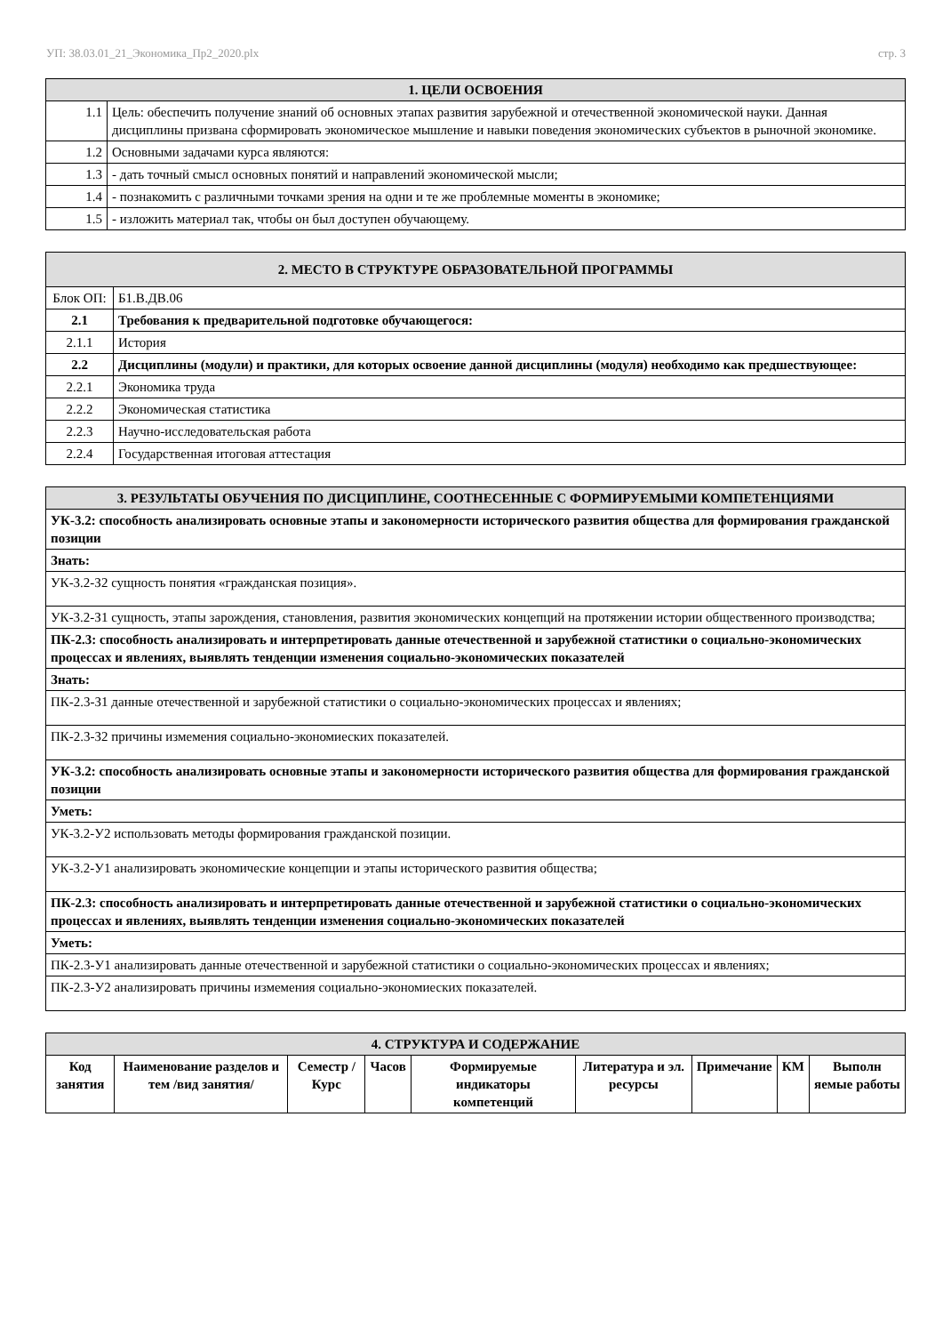УП: 38.03.01_21_Экономика_Пр2_2020.plx стр. 3
| 1. ЦЕЛИ ОСВОЕНИЯ | |
| --- | --- |
| 1.1 | Цель: обеспечить получение знаний об основных этапах развития зарубежной и отечественной экономической науки. Данная дисциплины призвана сформировать экономическое мышление и навыки поведения экономических субъектов в рыночной экономике. |
| 1.2 | Основными задачами курса являются: |
| 1.3 | - дать точный смысл основных понятий и направлений экономической мысли; |
| 1.4 | - познакомить с различными точками зрения на одни и те же проблемные моменты в экономике; |
| 1.5 | - изложить материал так, чтобы он был доступен обучающему. |
| 2. МЕСТО В СТРУКТУРЕ ОБРАЗОВАТЕЛЬНОЙ ПРОГРАММЫ | | |
| --- | --- | --- |
| Блок ОП: | | Б1.В.ДВ.06 |
| 2.1 | Требования к предварительной подготовке обучающегося: | |
| 2.1.1 | История | |
| 2.2 | Дисциплины (модули) и практики, для которых освоение данной дисциплины (модуля) необходимо как предшествующее: | |
| 2.2.1 | Экономика труда | |
| 2.2.2 | Экономическая статистика | |
| 2.2.3 | Научно-исследовательская работа | |
| 2.2.4 | Государственная итоговая аттестация | |
| 3. РЕЗУЛЬТАТЫ ОБУЧЕНИЯ ПО ДИСЦИПЛИНЕ, СООТНЕСЕННЫЕ С ФОРМИРУЕМЫМИ КОМПЕТЕНЦИЯМИ |
| --- |
| УК-3.2: способность анализировать основные этапы и закономерности исторического развития общества для формирования гражданской позиции |
| Знать: |
| УК-3.2-З2 сущность понятия «гражданская позиция». |
| УК-3.2-З1 сущность, этапы зарождения, становления, развития экономических концепций на протяжении истории общественного производства; |
| ПК-2.3: способность анализировать и интерпретировать данные отечественной и зарубежной статистики о социально-экономических процессах и явлениях, выявлять тенденции изменения социально-экономических показателей |
| Знать: |
| ПК-2.3-З1 данные отечественной и зарубежной статистики о социально-экономических процессах и явлениях; |
| ПК-2.3-З2 причины измемения социально-экономиеских показателей. |
| УК-3.2: способность анализировать основные этапы и закономерности исторического развития общества для формирования гражданской позиции |
| Уметь: |
| УК-3.2-У2 использовать методы формирования гражданской позиции. |
| УК-3.2-У1 анализировать экономические концепции и этапы исторического развития общества; |
| ПК-2.3: способность анализировать и интерпретировать данные отечественной и зарубежной статистики о социально-экономических процессах и явлениях, выявлять тенденции изменения социально-экономических показателей |
| Уметь: |
| ПК-2.3-У1 анализировать данные отечественной и зарубежной статистики о социально-экономических процессах и явлениях; |
| ПК-2.3-У2 анализировать причины измемения социально-экономиеских показателей. |
| 4. СТРУКТУРА И СОДЕРЖАНИЕ | | | | | | | | |
| --- | --- | --- | --- | --- | --- | --- | --- | --- |
| Код занятия | Наименование разделов и тем /вид занятия/ | Семестр / Курс | Часов | Формируемые индикаторы компетенций | Литература и эл. ресурсы | Примечание | КМ | Выполн яемые работы |